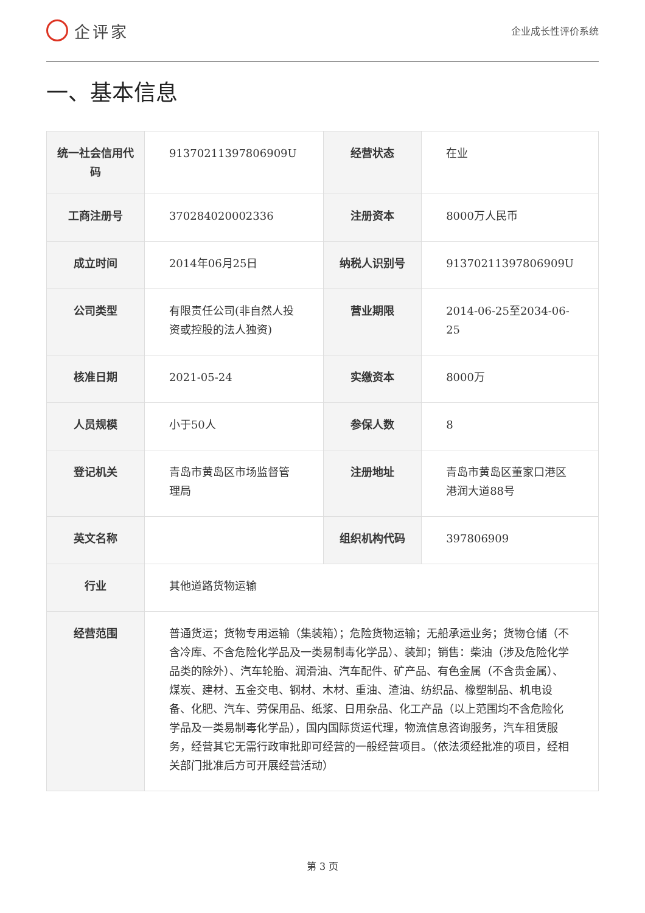企评家
企业成长性评价系统
一、基本信息
| 统一社会信用代码 | 91370211397806909U | 经营状态 | 在业 |
| 工商注册号 | 370284020002336 | 注册资本 | 8000万人民币 |
| 成立时间 | 2014年06月25日 | 纳税人识别号 | 91370211397806909U |
| 公司类型 | 有限责任公司(非自然人投资或控股的法人独资) | 营业期限 | 2014-06-25至2034-06-25 |
| 核准日期 | 2021-05-24 | 实缴资本 | 8000万 |
| 人员规模 | 小于50人 | 参保人数 | 8 |
| 登记机关 | 青岛市黄岛区市场监督管理局 | 注册地址 | 青岛市黄岛区董家口港区港润大道88号 |
| 英文名称 | | 组织机构代码 | 397806909 |
| 行业 | 其他道路货物运输 | | |
| 经营范围 | 普通货运；货物专用运输（集装箱）；危险货物运输；无船承运业务；货物仓储（不含冷库、不含危险化学品及一类易制毒化学品）、装卸；销售：柴油（涉及危险化学品类的除外）、汽车轮胎、润滑油、汽车配件、矿产品、有色金属（不含贵金属）、煤炭、建材、五金交电、钢材、木材、重油、渣油、纺织品、橡塑制品、机电设备、化肥、汽车、劳保用品、纸浆、日用杂品、化工产品（以上范围均不含危险化学品及一类易制毒化学品），国内国际货运代理，物流信息咨询服务，汽车租赁服务，经营其它无需行政审批即可经营的一般经营项目。（依法须经批准的项目，经相关部门批准后方可开展经营活动） | | |
第 3 页